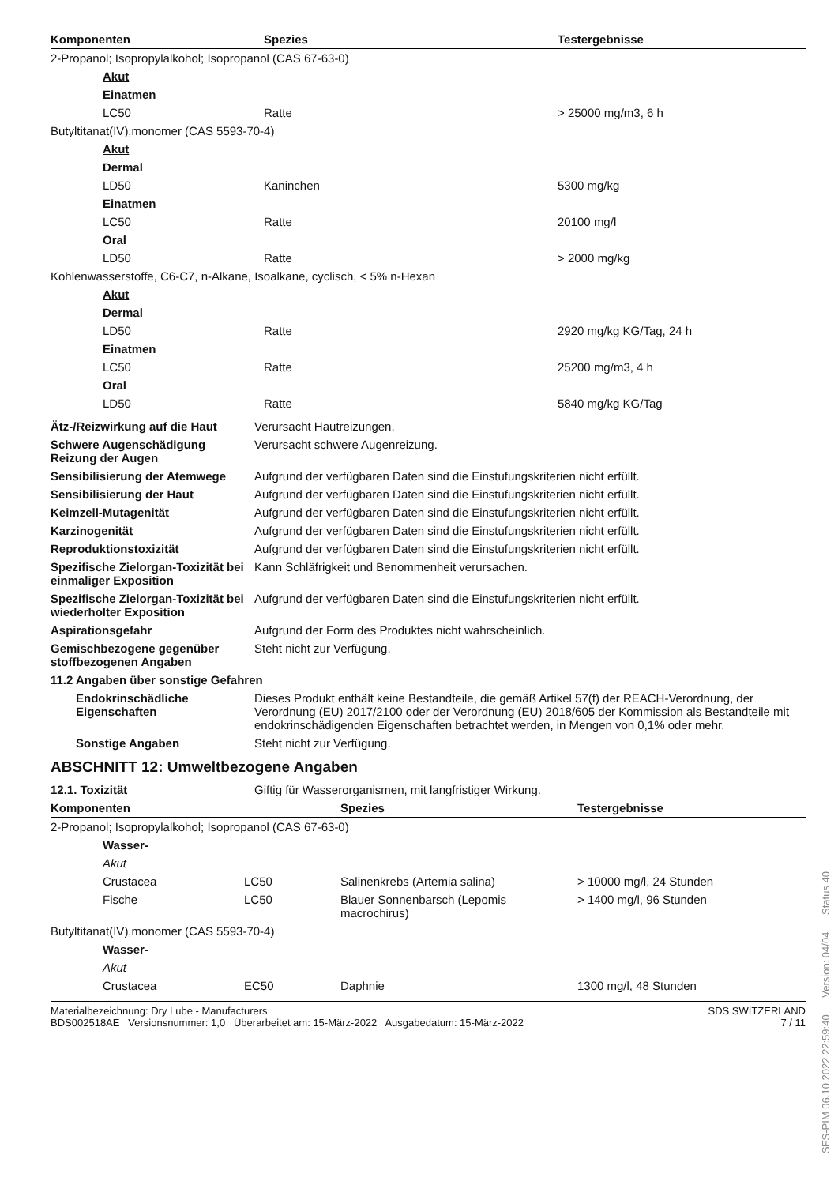| Komponenten | Spezies | Testergebnisse |
| --- | --- | --- |
| 2-Propanol; Isopropylalkohol; Isopropanol (CAS 67-63-0) | | |
| Akut | | |
| Einatmen | | |
| LC50 | Ratte | > 25000 mg/m3, 6 h |
| Butyltitanat(IV),monomer (CAS 5593-70-4) | | |
| Akut | | |
| Dermal | | |
| LD50 | Kaninchen | 5300 mg/kg |
| Einatmen | | |
| LC50 | Ratte | 20100 mg/l |
| Oral | | |
| LD50 | Ratte | > 2000 mg/kg |
| Kohlenwasserstoffe, C6-C7, n-Alkane, Isoalkane, cyclisch, < 5% n-Hexan | | |
| Akut | | |
| Dermal | | |
| LD50 | Ratte | 2920 mg/kg KG/Tag, 24 h |
| Einatmen | | |
| LC50 | Ratte | 25200 mg/m3, 4 h |
| Oral | | |
| LD50 | Ratte | 5840 mg/kg KG/Tag |
| Ätz-/Reizwirkung auf die Haut | Verursacht Hautreizungen. |
| Schwere Augenschädigung Reizung der Augen | Verursacht schwere Augenreizung. |
| Sensibilisierung der Atemwege | Aufgrund der verfügbaren Daten sind die Einstufungskriterien nicht erfüllt. |
| Sensibilisierung der Haut | Aufgrund der verfügbaren Daten sind die Einstufungskriterien nicht erfüllt. |
| Keimzell-Mutagenität | Aufgrund der verfügbaren Daten sind die Einstufungskriterien nicht erfüllt. |
| Karzinogenität | Aufgrund der verfügbaren Daten sind die Einstufungskriterien nicht erfüllt. |
| Reproduktionstoxizität | Aufgrund der verfügbaren Daten sind die Einstufungskriterien nicht erfüllt. |
| Spezifische Zielorgan-Toxizität bei einmaliger Exposition | Kann Schläfrigkeit und Benommenheit verursachen. |
| Spezifische Zielorgan-Toxizität bei wiederholter Exposition | Aufgrund der verfügbaren Daten sind die Einstufungskriterien nicht erfüllt. |
| Aspirationsgefahr | Aufgrund der Form des Produktes nicht wahrscheinlich. |
| Gemischbezogene gegenüber stoffbezogenen Angaben | Steht nicht zur Verfügung. |
| 11.2 Angaben über sonstige Gefahren | |
| Endokrinschädliche Eigenschaften | Dieses Produkt enthält keine Bestandteile, die gemäß Artikel 57(f) der REACH-Verordnung, der Verordnung (EU) 2017/2100 oder der Verordnung (EU) 2018/605 der Kommission als Bestandteile mit endokrinschädigenden Eigenschaften betrachtet werden, in Mengen von 0,1% oder mehr. |
| Sonstige Angaben | Steht nicht zur Verfügung. |
ABSCHNITT 12: Umweltbezogene Angaben
| 12.1. Toxizität | Giftig für Wasserorganismen, mit langfristiger Wirkung. |
| Komponenten | | Spezies | Testergebnisse |
| --- | --- | --- | --- |
| 2-Propanol; Isopropylalkohol; Isopropanol (CAS 67-63-0) | | | |
| Wasser- | | | |
| Akut | | | |
| Crustacea | LC50 | Salinenkrebs (Artemia salina) | > 10000 mg/l, 24 Stunden |
| Fische | LC50 | Blauer Sonnenbarsch (Lepomis macrochirus) | > 1400 mg/l, 96 Stunden |
| Butyltitanat(IV),monomer (CAS 5593-70-4) | | | |
| Wasser- | | | |
| Akut | | | |
| Crustacea | EC50 | Daphnie | 1300 mg/l, 48 Stunden |
Materialbezeichnung: Dry Lube - Manufacturers
BDS002518AE Versionsnummer: 1,0 Überarbeitet am: 15-März-2022 Ausgabedatum: 15-März-2022
SDS SWITZERLAND
7 / 11
SFS-PIM 06.10.2022 22:59:40 Version: 04/04 Status 40